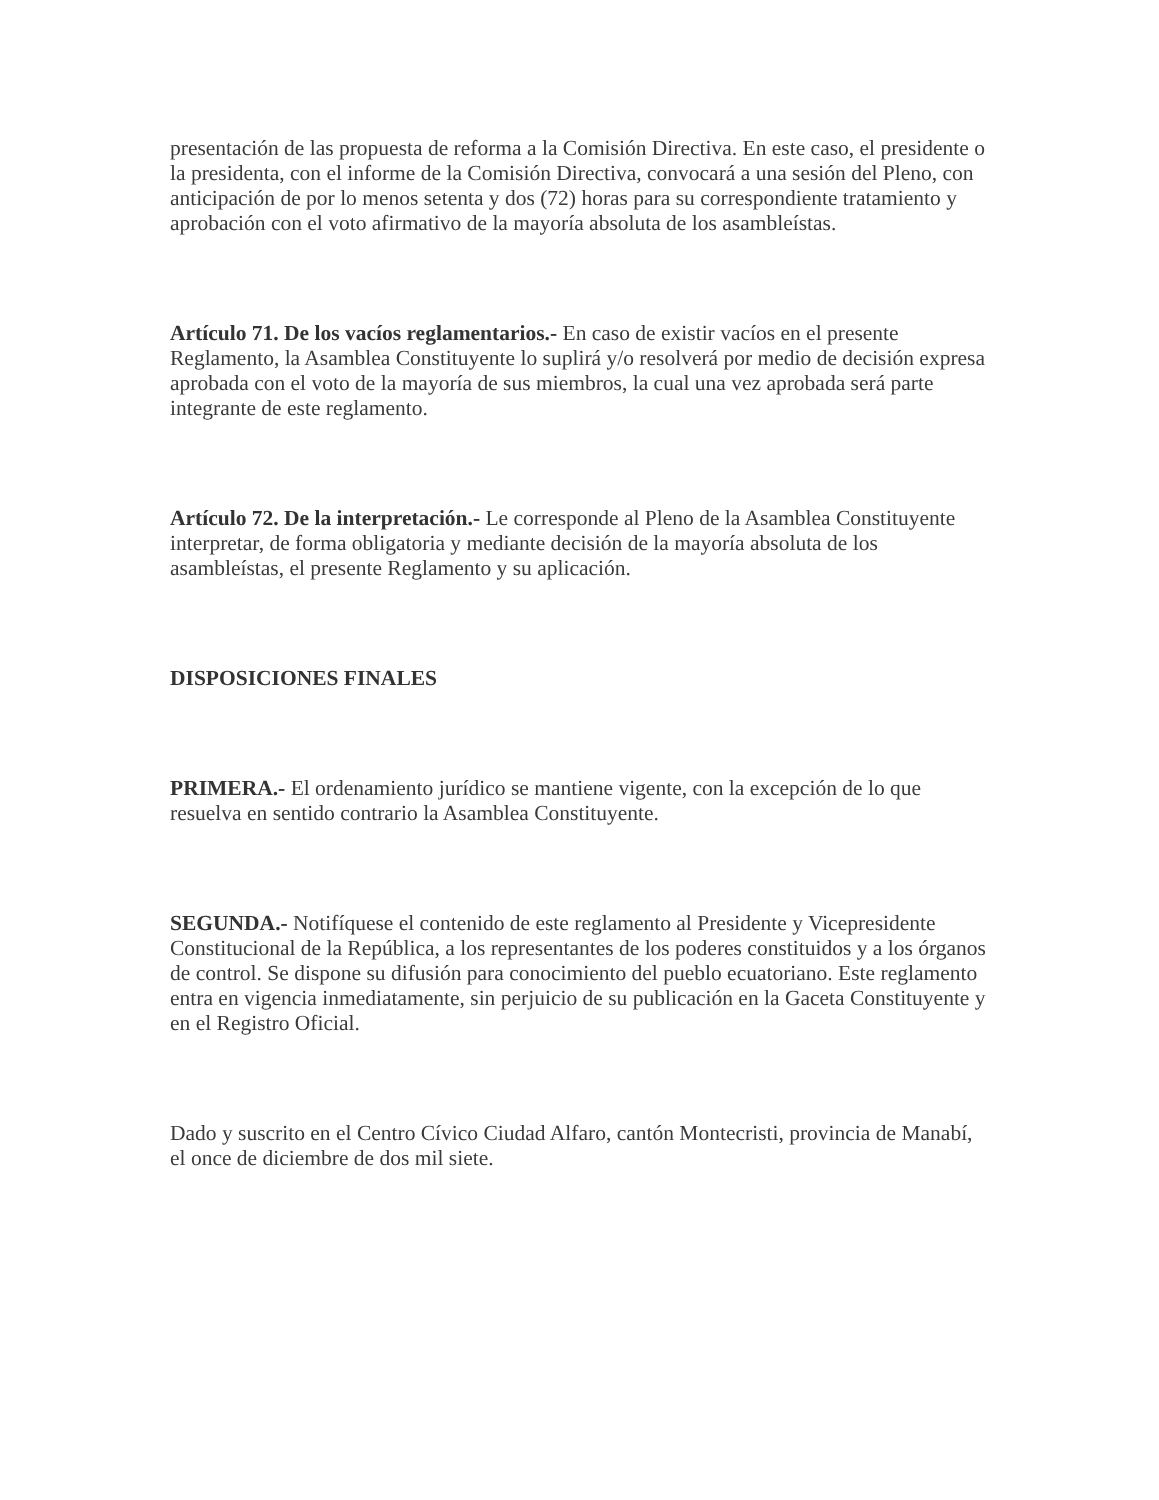presentación de las propuesta de reforma a la Comisión Directiva. En este caso, el presidente o la presidenta, con el informe de la Comisión Directiva, convocará a una sesión del Pleno, con anticipación de por lo menos setenta y dos (72) horas para su correspondiente tratamiento y aprobación con el voto afirmativo de la mayoría absoluta de los asambleístas.
Artículo 71. De los vacíos reglamentarios.- En caso de existir vacíos en el presente Reglamento, la Asamblea Constituyente lo suplirá y/o resolverá por medio de decisión expresa aprobada con el voto de la mayoría de sus miembros, la cual una vez aprobada será parte integrante de este reglamento.
Artículo 72. De la interpretación.- Le corresponde al Pleno de la Asamblea Constituyente interpretar, de forma obligatoria y mediante decisión de la mayoría absoluta de los asambleístas, el presente Reglamento y su aplicación.
DISPOSICIONES FINALES
PRIMERA.- El ordenamiento jurídico se mantiene vigente, con la excepción de lo que resuelva en sentido contrario la Asamblea Constituyente.
SEGUNDA.- Notifíquese el contenido de este reglamento al Presidente y Vicepresidente Constitucional de la República, a los representantes de los poderes constituidos y a los órganos de control. Se dispone su difusión para conocimiento del pueblo ecuatoriano. Este reglamento entra en vigencia inmediatamente, sin perjuicio de su publicación en la Gaceta Constituyente y en el Registro Oficial.
Dado y suscrito en el Centro Cívico Ciudad Alfaro, cantón Montecristi, provincia de Manabí, el once de diciembre de dos mil siete.